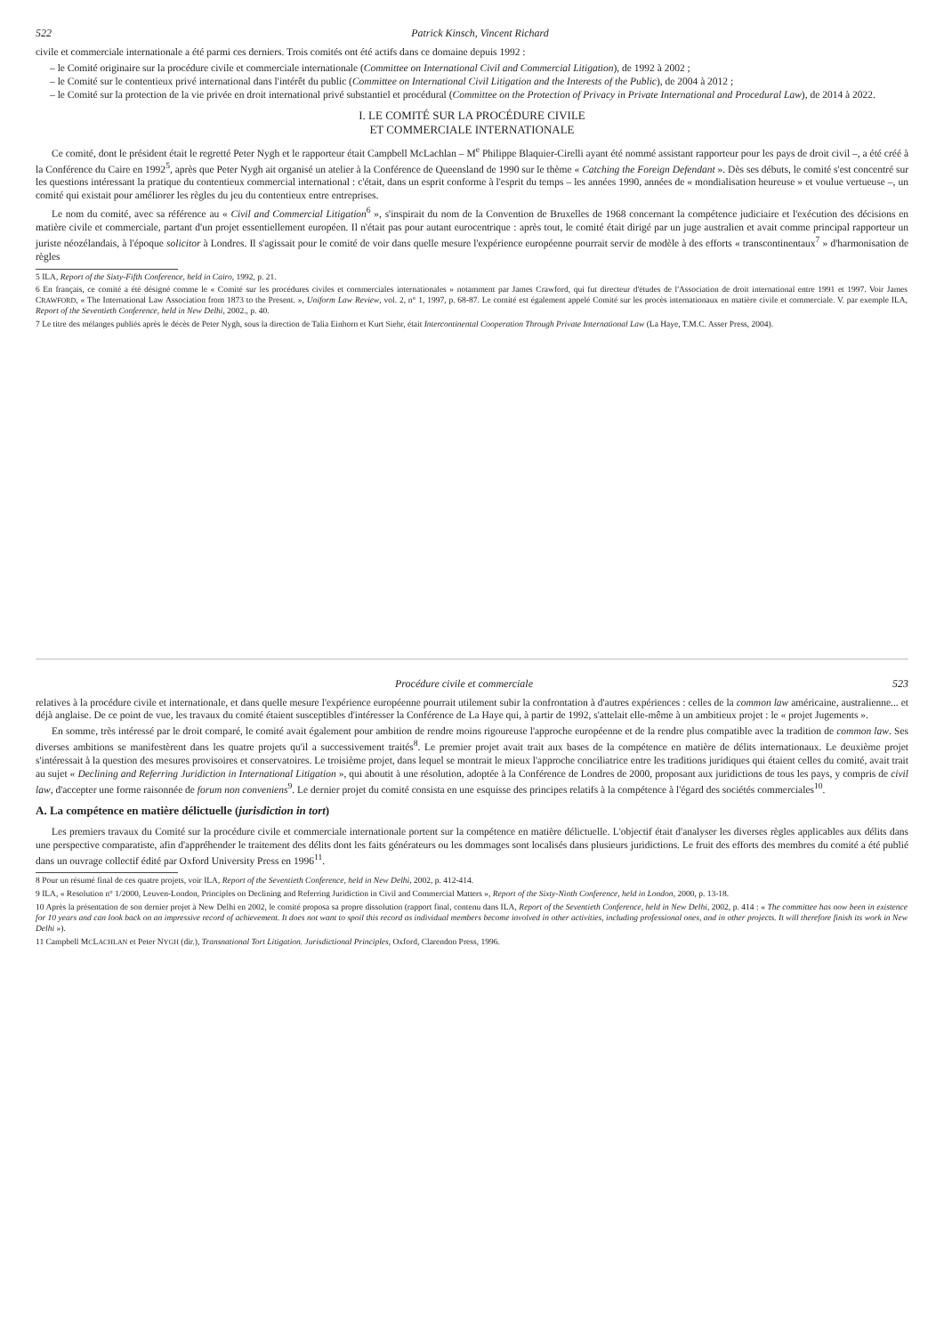522 Patrick Kinsch, Vincent Richard
civile et commerciale internationale a été parmi ces derniers. Trois comités ont été actifs dans ce domaine depuis 1992 :
– le Comité originaire sur la procédure civile et commerciale internationale (Committee on International Civil and Commercial Litigation), de 1992 à 2002 ;
– le Comité sur le contentieux privé international dans l'intérêt du public (Committee on International Civil Litigation and the Interests of the Public), de 2004 à 2012 ;
– le Comité sur la protection de la vie privée en droit international privé substantiel et procédural (Committee on the Protection of Privacy in Private International and Procedural Law), de 2014 à 2022.
I. LE COMITÉ SUR LA PROCÉDURE CIVILE
ET COMMERCIALE INTERNATIONALE
Ce comité, dont le président était le regretté Peter Nygh et le rapporteur était Campbell McLachlan – M<sup>e</sup> Philippe Blaquier-Cirelli ayant été nommé assistant rapporteur pour les pays de droit civil –, a été créé à la Conférence du Caire en 1992<sup>5</sup>, après que Peter Nygh ait organisé un atelier à la Conférence de Queensland de 1990 sur le thème « Catching the Foreign Defendant ». Dès ses débuts, le comité s'est concentré sur les questions intéressant la pratique du contentieux commercial international : c'était, dans un esprit conforme à l'esprit du temps – les années 1990, années de « mondialisation heureuse » et voulue vertueuse –, un comité qui existait pour améliorer les règles du jeu du contentieux entre entreprises.
Le nom du comité, avec sa référence au « Civil and Commercial Litigation<sup>6</sup> », s'inspirait du nom de la Convention de Bruxelles de 1968 concernant la compétence judiciaire et l'exécution des décisions en matière civile et commerciale, partant d'un projet essentiellement européen. Il n'était pas pour autant eurocentrique : après tout, le comité était dirigé par un juge australien et avait comme principal rapporteur un juriste néozélandais, à l'époque solicitor à Londres. Il s'agissait pour le comité de voir dans quelle mesure l'expérience européenne pourrait servir de modèle à des efforts « transcontinentaux<sup>7</sup> » d'harmonisation de règles
5 ILA, Report of the Sixty-Fifth Conference, held in Cairo, 1992, p. 21.
6 En français, ce comité a été désigné comme le « Comité sur les procédures civiles et commerciales internationales » notamment par James Crawford, qui fut directeur d'études de l'Association de droit international entre 1991 et 1997. Voir James CRAWFORD, « The International Law Association from 1873 to the Present. », Uniform Law Review, vol. 2, n° 1, 1997, p. 68-87. Le comité est également appelé Comité sur les procès internationaux en matière civile et commerciale. V. par exemple ILA, Report of the Seventieth Conference, held in New Delhi, 2002., p. 40.
7 Le titre des mélanges publiés après le décès de Peter Nygh, sous la direction de Talia Einhorn et Kurt Siehr, était Intercontinental Cooperation Through Private International Law (La Haye, T.M.C. Asser Press, 2004).
Procédure civile et commerciale 523
relatives à la procédure civile et internationale, et dans quelle mesure l'expérience européenne pourrait utilement subir la confrontation à d'autres expériences : celles de la common law américaine, australienne... et déjà anglaise. De ce point de vue, les travaux du comité étaient susceptibles d'intéresser la Conférence de La Haye qui, à partir de 1992, s'attelait elle-même à un ambitieux projet : le « projet Jugements ».
En somme, très intéressé par le droit comparé, le comité avait également pour ambition de rendre moins rigoureuse l'approche européenne et de la rendre plus compatible avec la tradition de common law. Ses diverses ambitions se manifestèrent dans les quatre projets qu'il a successivement traités<sup>8</sup>. Le premier projet avait trait aux bases de la compétence en matière de délits internationaux. Le deuxième projet s'intéressait à la question des mesures provisoires et conservatoires. Le troisième projet, dans lequel se montrait le mieux l'approche conciliatrice entre les traditions juridiques qui étaient celles du comité, avait trait au sujet « Declining and Referring Juridiction in International Litigation », qui aboutit à une résolution, adoptée à la Conférence de Londres de 2000, proposant aux juridictions de tous les pays, y compris de civil law, d'accepter une forme raisonnée de forum non conveniens<sup>9</sup>. Le dernier projet du comité consista en une esquisse des principes relatifs à la compétence à l'égard des sociétés commerciales<sup>10</sup>.
A. La compétence en matière délictuelle (jurisdiction in tort)
Les premiers travaux du Comité sur la procédure civile et commerciale internationale portent sur la compétence en matière délictuelle. L'objectif était d'analyser les diverses règles applicables aux délits dans une perspective comparatiste, afin d'appréhender le traitement des délits dont les faits générateurs ou les dommages sont localisés dans plusieurs juridictions. Le fruit des efforts des membres du comité a été publié dans un ouvrage collectif édité par Oxford University Press en 1996<sup>11</sup>.
8 Pour un résumé final de ces quatre projets, voir ILA, Report of the Seventieth Conference, held in New Delhi, 2002, p. 412-414.
9 ILA, « Resolution n° 1/2000, Leuven-London, Principles on Declining and Referring Juridiction in Civil and Commercial Matters », Report of the Sixty-Ninth Conference, held in London, 2000, p. 13-18.
10 Après la présentation de son dernier projet à New Delhi en 2002, le comité proposa sa propre dissolution (rapport final, contenu dans ILA, Report of the Seventieth Conference, held in New Delhi, 2002, p. 414 : « The committee has now been in existence for 10 years and can look back on an impressive record of achievement. It does not want to spoil this record as individual members become involved in other activities, including professional ones, and in other projects. It will therefore finish its work in New Delhi »).
11 Campbell MCLACHLAN et Peter NYGH (dir.), Transnational Tort Litigation. Jurisdictional Principles, Oxford, Clarendon Press, 1996.